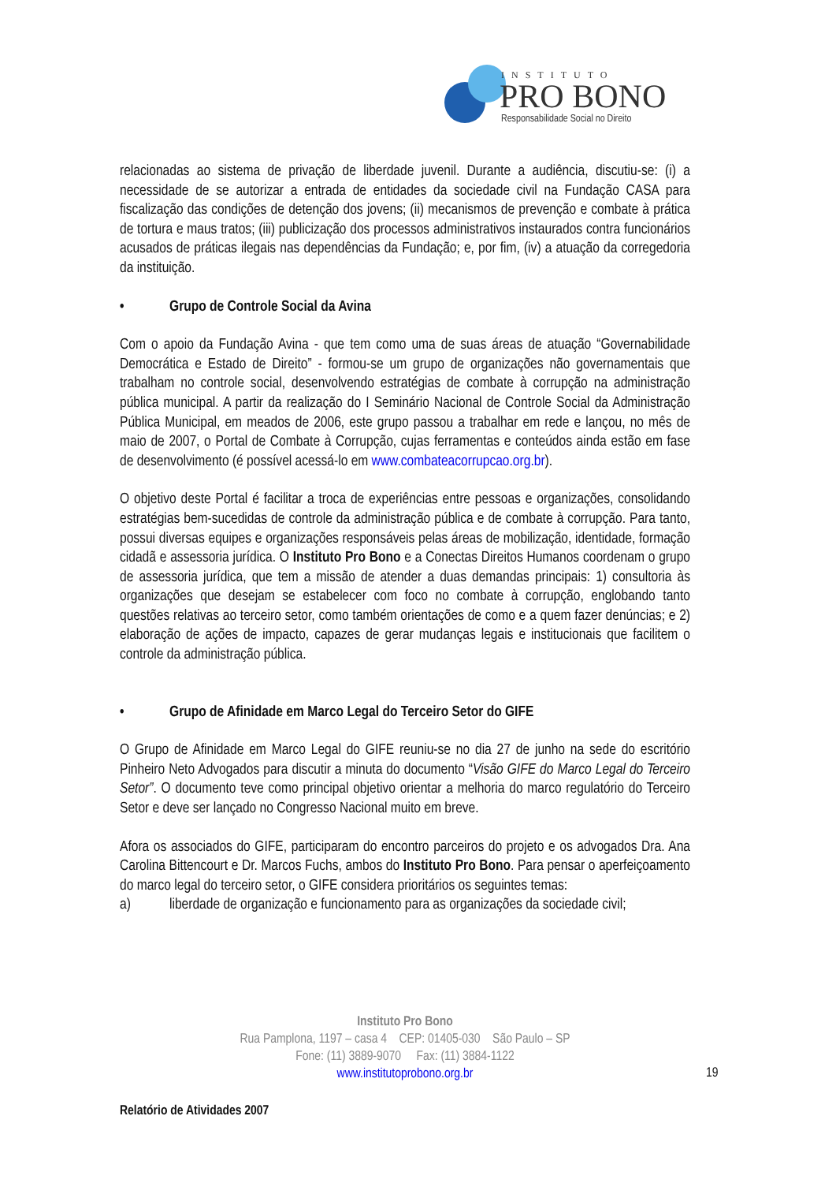INSTITUTO
PRO BONO
Responsabilidade Social no Direito
relacionadas ao sistema de privação de liberdade juvenil. Durante a audiência, discutiu-se: (i) a necessidade de se autorizar a entrada de entidades da sociedade civil na Fundação CASA para fiscalização das condições de detenção dos jovens; (ii) mecanismos de prevenção e combate à prática de tortura e maus tratos; (iii) publicização dos processos administrativos instaurados contra funcionários acusados de práticas ilegais nas dependências da Fundação; e, por fim, (iv) a atuação da corregedoria da instituição.
• Grupo de Controle Social da Avina
Com o apoio da Fundação Avina - que tem como uma de suas áreas de atuação “Governabilidade Democrática e Estado de Direito” - formou-se um grupo de organizações não governamentais que trabalham no controle social, desenvolvendo estratégias de combate à corrupção na administração pública municipal. A partir da realização do I Seminário Nacional de Controle Social da Administração Pública Municipal, em meados de 2006, este grupo passou a trabalhar em rede e lançou, no mês de maio de 2007, o Portal de Combate à Corrupção, cujas ferramentas e conteúdos ainda estão em fase de desenvolvimento (é possível acessá-lo em www.combateacorrupcao.org.br).
O objetivo deste Portal é facilitar a troca de experiências entre pessoas e organizações, consolidando estratégias bem-sucedidas de controle da administração pública e de combate à corrupção. Para tanto, possui diversas equipes e organizações responsáveis pelas áreas de mobilização, identidade, formação cidadã e assessoria jurídica. O Instituto Pro Bono e a Conectas Direitos Humanos coordenam o grupo de assessoria jurídica, que tem a missão de atender a duas demandas principais: 1) consultoria às organizações que desejam se estabelecer com foco no combate à corrupção, englobando tanto questões relativas ao terceiro setor, como também orientações de como e a quem fazer denúncias; e 2) elaboração de ações de impacto, capazes de gerar mudanças legais e institucionais que facilitem o controle da administração pública.
• Grupo de Afinidade em Marco Legal do Terceiro Setor do GIFE
O Grupo de Afinidade em Marco Legal do GIFE reuniu-se no dia 27 de junho na sede do escritório Pinheiro Neto Advogados para discutir a minuta do documento “Visão GIFE do Marco Legal do Terceiro Setor”. O documento teve como principal objetivo orientar a melhoria do marco regulatório do Terceiro Setor e deve ser lançado no Congresso Nacional muito em breve.
Afora os associados do GIFE, participaram do encontro parceiros do projeto e os advogados Dra. Ana Carolina Bittencourt e Dr. Marcos Fuchs, ambos do Instituto Pro Bono. Para pensar o aperfeiçoamento do marco legal do terceiro setor, o GIFE considera prioritários os seguintes temas:
a) liberdade de organização e funcionamento para as organizações da sociedade civil;
Instituto Pro Bono
Rua Pamplona, 1197 – casa 4 CEP: 01405-030 São Paulo – SP
Fone: (11) 3889-9070 Fax: (11) 3884-1122
www.institutoprobono.org.br
19
Relatório de Atividades 2007